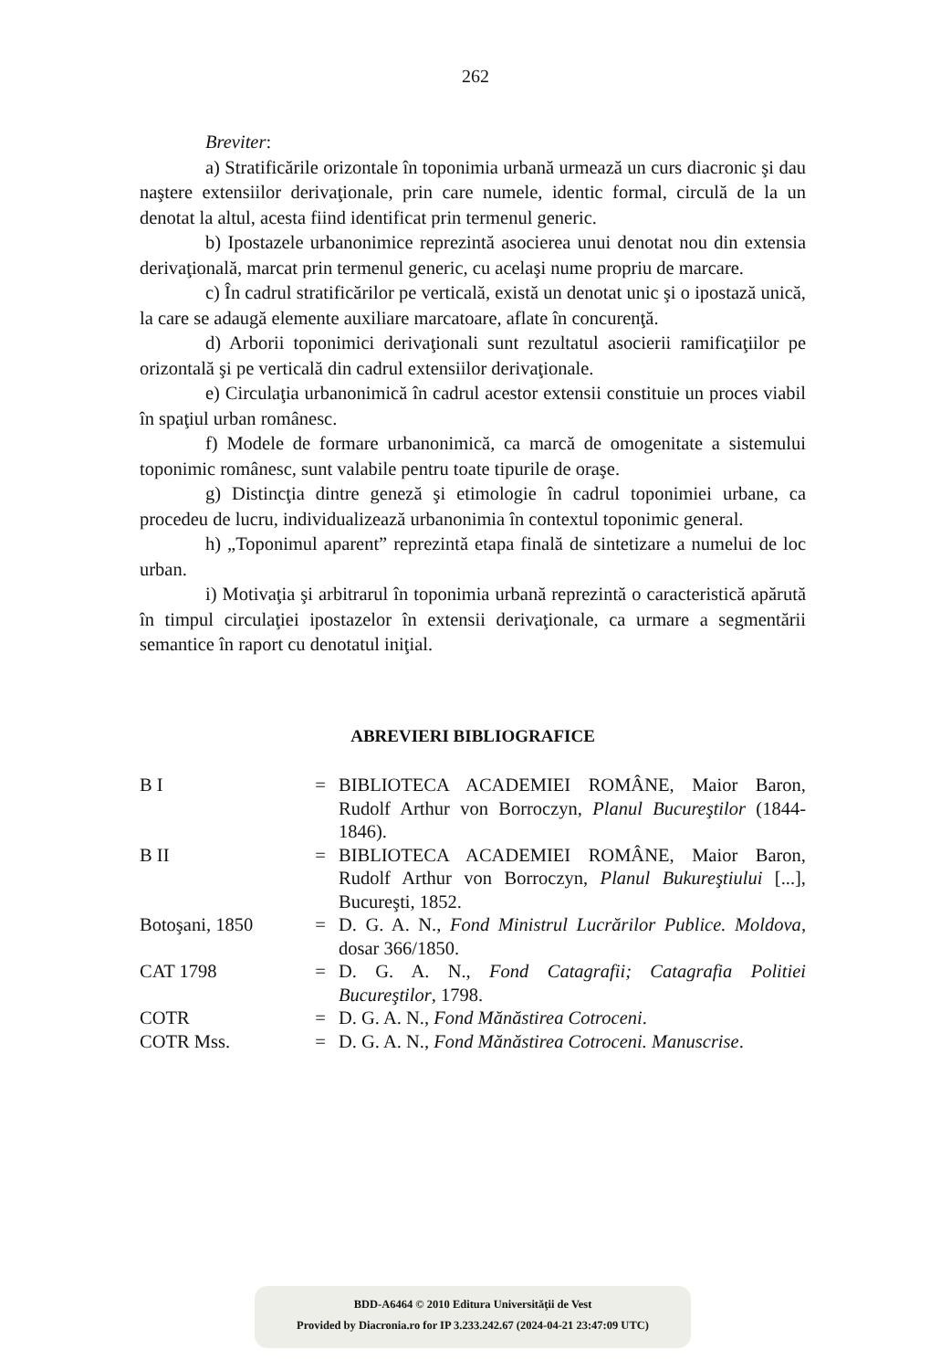262
Breviter:
a) Stratificările orizontale în toponimia urbană urmează un curs diacronic şi dau naştere extensiilor derivaţionale, prin care numele, identic formal, circulă de la un denotat la altul, acesta fiind identificat prin termenul generic.
b) Ipostazele urbanonimice reprezintă asocierea unui denotat nou din extensia derivaţională, marcat prin termenul generic, cu acelaşi nume propriu de marcare.
c) În cadrul stratificărilor pe verticală, există un denotat unic şi o ipostază unică, la care se adaugă elemente auxiliare marcatoare, aflate în concurenţă.
d) Arborii toponimici derivaţionali sunt rezultatul asocierii ramificaţiilor pe orizontală şi pe verticală din cadrul extensiilor derivaţionale.
e) Circulaţia urbanonimică în cadrul acestor extensii constituie un proces viabil în spaţiul urban românesc.
f) Modele de formare urbanonimică, ca marcă de omogenitate a sistemului toponimic românesc, sunt valabile pentru toate tipurile de oraşe.
g) Distincţia dintre geneză şi etimologie în cadrul toponimiei urbane, ca procedeu de lucru, individualizează urbanonimia în contextul toponimic general.
h) „Toponimul aparent” reprezintă etapa finală de sintetizare a numelui de loc urban.
i) Motivaţia şi arbitrarul în toponimia urbană reprezintă o caracteristică apărută în timpul circulaţiei ipostazelor în extensii derivaţionale, ca urmare a segmentării semantice în raport cu denotatul iniţial.
ABREVIERI BIBLIOGRAFICE
| B I | = | BIBLIOTECA ACADEMIEI ROMÂNE, Maior Baron, Rudolf Arthur von Borroczyn, Planul Bucureştilor (1844-1846). |
| B II | = | BIBLIOTECA ACADEMIEI ROMÂNE, Maior Baron, Rudolf Arthur von Borroczyn, Planul Bukureştiului [...], Bucureşti, 1852. |
| Botoşani, 1850 | = | D. G. A. N., Fond Ministrul Lucrărilor Publice. Moldova , dosar 366/1850. |
| CAT 1798 | = | D. G. A. N., Fond Catagrafii; Catagrafia Politiei Bucureştilor , 1798. |
| COTR | = | D. G. A. N., Fond Mănăstirea Cotroceni . |
| COTR Mss. | = | D. G. A. N., Fond Mănăstirea Cotroceni. Manuscrise . |
BDD-A6464 © 2010 Editura Universităţii de Vest
Provided by Diacronia.ro for IP 3.233.242.67 (2024-04-21 23:47:09 UTC)